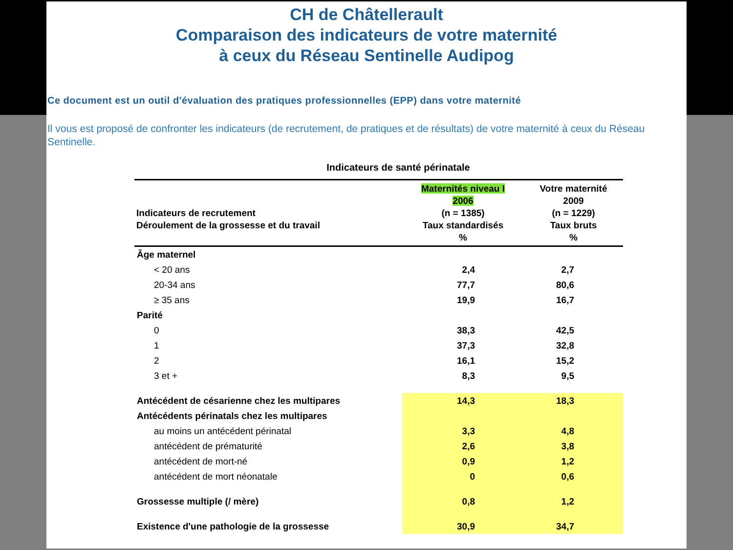CH de Châtellerault
Comparaison des indicateurs de votre maternité
à ceux du Réseau Sentinelle Audipog
Ce document est un outil d'évaluation des pratiques professionnelles (EPP) dans votre maternité
Il vous est proposé de confronter les indicateurs (de recrutement, de pratiques et de résultats) de votre maternité à ceux du Réseau Sentinelle.
Indicateurs de santé périnatale
| Indicateurs de recrutement Déroulement de la grossesse et du travail | Maternités niveau I 2006 (n = 1385) Taux standardisés % | Votre maternité 2009 (n = 1229) Taux bruts % |
| --- | --- | --- |
| Âge maternel | | |
| < 20 ans | 2,4 | 2,7 |
| 20-34 ans | 77,7 | 80,6 |
| ≥ 35 ans | 19,9 | 16,7 |
| Parité | | |
| 0 | 38,3 | 42,5 |
| 1 | 37,3 | 32,8 |
| 2 | 16,1 | 15,2 |
| 3 et + | 8,3 | 9,5 |
| Antécédent de césarienne chez les multipares | 14,3 | 18,3 |
| Antécédents périnatals chez les multipares | | |
| au moins un antécédent périnatal | 3,3 | 4,8 |
| antécédent de prématurité | 2,6 | 3,8 |
| antécédent de mort-né | 0,9 | 1,2 |
| antécédent de mort néonatale | 0 | 0,6 |
| Grossesse multiple (/ mère) | 0,8 | 1,2 |
| Existence d'une pathologie de la grossesse | 30,9 | 34,7 |